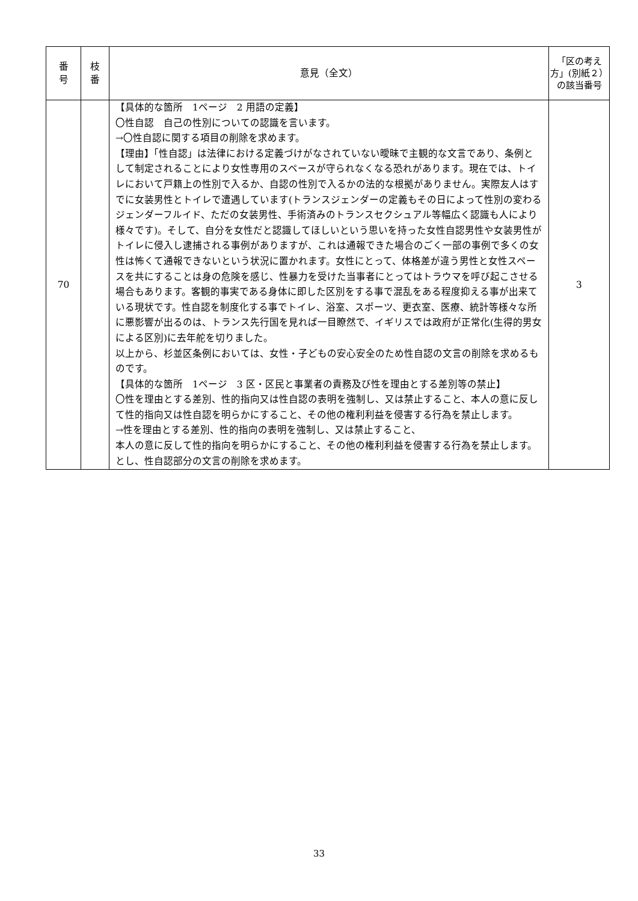| 番 号 | 枝 番 | 意見（全文） | 「区の考え方」(別紙２）の該当番号 |
| --- | --- | --- | --- |
| 70 | | 【具体的な箇所 1ページ 2 用語の定義】 〇性自認 自己の性別についての認識を言います。 →〇性自認に関する項目の削除を求めます。 【理由】「性自認」は法律における定義づけがなされていない曖昧で主観的な文言であり、条例として制定されることにより女性専用のスペースが守られなくなる恐れがあります。現在では、トイレにおいて戸籍上の性別で入るか、自認の性別で入るかの法的な根拠がありません。実際友人はすでに女装男性とトイレで遭遇しています(トランスジェンダーの定義もその日によって性別の変わるジェンダーフルイド、ただの女装男性、手術済みのトランスセクシュアル等幅広く認識も人により様々です)。そして、自分を女性だと認識してほしいという思いを持った女性自認男性や女装男性がトイレに侵入し逮捕される事例がありますが、これは通報できた場合のごく一部の事例で多くの女性は怖くて通報できないという状況に置かれます。女性にとって、体格差が違う男性と女性スペースを共にすることは身の危険を感じ、性暴力を受けた当事者にとってはトラウマを呼び起こさせる場合もあります。客観的事実である身体に即した区別をする事で混乱をある程度抑える事が出来ている現状です。性自認を制度化する事でトイレ、浴室、スポーツ、更衣室、医療、統計等様々な所に悪影響が出るのは、トランス先行国を見れば一目瞭然で、イギリスでは政府が正常化(生得的男女による区別)に去年舵を切りました。 以上から、杉並区条例においては、女性・子どもの安心安全のため性自認の文言の削除を求めるものです。 【具体的な箇所 1ページ 3 区・区民と事業者の責務及び性を理由とする差別等の禁止】 〇性を理由とする差別、性的指向又は性自認の表明を強制し、又は禁止すること、本人の意に反して性的指向又は性自認を明らかにすること、その他の権利利益を侵害する行為を禁止します。 →性を理由とする差別、性的指向の表明を強制し、又は禁止すること、 本人の意に反して性的指向を明らかにすること、その他の権利利益を侵害する行為を禁止します。とし、性自認部分の文言の削除を求めます。 | 3 |
33